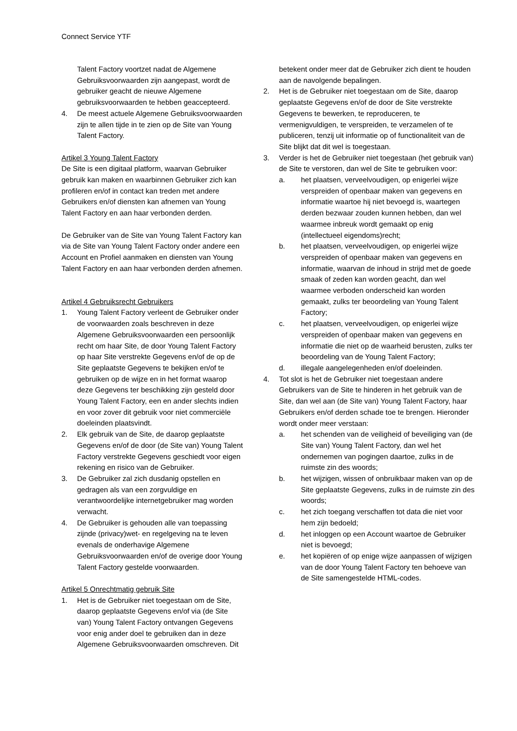Connect Service YTF
Talent Factory voortzet nadat de Algemene Gebruiksvoorwaarden zijn aangepast, wordt de gebruiker geacht de nieuwe Algemene gebruiksvoorwaarden te hebben geaccepteerd.
4. De meest actuele Algemene Gebruiksvoorwaarden zijn te allen tijde in te zien op de Site van Young Talent Factory.
Artikel 3 Young Talent Factory
De Site is een digitaal platform, waarvan Gebruiker gebruik kan maken en waarbinnen Gebruiker zich kan profileren en/of in contact kan treden met andere Gebruikers en/of diensten kan afnemen van Young Talent Factory en aan haar verbonden derden.
De Gebruiker van de Site van Young Talent Factory kan via de Site van Young Talent Factory onder andere een Account en Profiel aanmaken en diensten van Young Talent Factory en aan haar verbonden derden afnemen.
Artikel 4 Gebruiksrecht Gebruikers
1. Young Talent Factory verleent de Gebruiker onder de voorwaarden zoals beschreven in deze Algemene Gebruiksvoorwaarden een persoonlijk recht om haar Site, de door Young Talent Factory op haar Site verstrekte Gegevens en/of de op de Site geplaatste Gegevens te bekijken en/of te gebruiken op de wijze en in het format waarop deze Gegevens ter beschikking zijn gesteld door Young Talent Factory, een en ander slechts indien en voor zover dit gebruik voor niet commerciële doeleinden plaatsvindt.
2. Elk gebruik van de Site, de daarop geplaatste Gegevens en/of de door (de Site van) Young Talent Factory verstrekte Gegevens geschiedt voor eigen rekening en risico van de Gebruiker.
3. De Gebruiker zal zich dusdanig opstellen en gedragen als van een zorgvuldige en verantwoordelijke internetgebruiker mag worden verwacht.
4. De Gebruiker is gehouden alle van toepassing zijnde (privacy)wet- en regelgeving na te leven evenals de onderhavige Algemene Gebruiksvoorwaarden en/of de overige door Young Talent Factory gestelde voorwaarden.
Artikel 5 Onrechtmatig gebruik Site
1. Het is de Gebruiker niet toegestaan om de Site, daarop geplaatste Gegevens en/of via (de Site van) Young Talent Factory ontvangen Gegevens voor enig ander doel te gebruiken dan in deze Algemene Gebruiksvoorwaarden omschreven. Dit
betekent onder meer dat de Gebruiker zich dient te houden aan de navolgende bepalingen.
2. Het is de Gebruiker niet toegestaan om de Site, daarop geplaatste Gegevens en/of de door de Site verstrekte Gegevens te bewerken, te reproduceren, te vermenigvuldigen, te verspreiden, te verzamelen of te publiceren, tenzij uit informatie op of functionaliteit van de Site blijkt dat dit wel is toegestaan.
3. Verder is het de Gebruiker niet toegestaan (het gebruik van) de Site te verstoren, dan wel de Site te gebruiken voor:
a. het plaatsen, verveelvoudigen, op enigerlei wijze verspreiden of openbaar maken van gegevens en informatie waartoe hij niet bevoegd is, waartegen derden bezwaar zouden kunnen hebben, dan wel waarmee inbreuk wordt gemaakt op enig (intellectueel eigendoms)recht;
b. het plaatsen, verveelvoudigen, op enigerlei wijze verspreiden of openbaar maken van gegevens en informatie, waarvan de inhoud in strijd met de goede smaak of zeden kan worden geacht, dan wel waarmee verboden onderscheid kan worden gemaakt, zulks ter beoordeling van Young Talent Factory;
c. het plaatsen, verveelvoudigen, op enigerlei wijze verspreiden of openbaar maken van gegevens en informatie die niet op de waarheid berusten, zulks ter beoordeling van de Young Talent Factory;
d. illegale aangelegenheden en/of doeleinden.
4. Tot slot is het de Gebruiker niet toegestaan andere Gebruikers van de Site te hinderen in het gebruik van de Site, dan wel aan (de Site van) Young Talent Factory, haar Gebruikers en/of derden schade toe te brengen. Hieronder wordt onder meer verstaan:
a. het schenden van de veiligheid of beveiliging van (de Site van) Young Talent Factory, dan wel het ondernemen van pogingen daartoe, zulks in de ruimste zin des woords;
b. het wijzigen, wissen of onbruikbaar maken van op de Site geplaatste Gegevens, zulks in de ruimste zin des woords;
c. het zich toegang verschaffen tot data die niet voor hem zijn bedoeld;
d. het inloggen op een Account waartoe de Gebruiker niet is bevoegd;
e. het kopiëren of op enige wijze aanpassen of wijzigen van de door Young Talent Factory ten behoeve van de Site samengestelde HTML-codes.